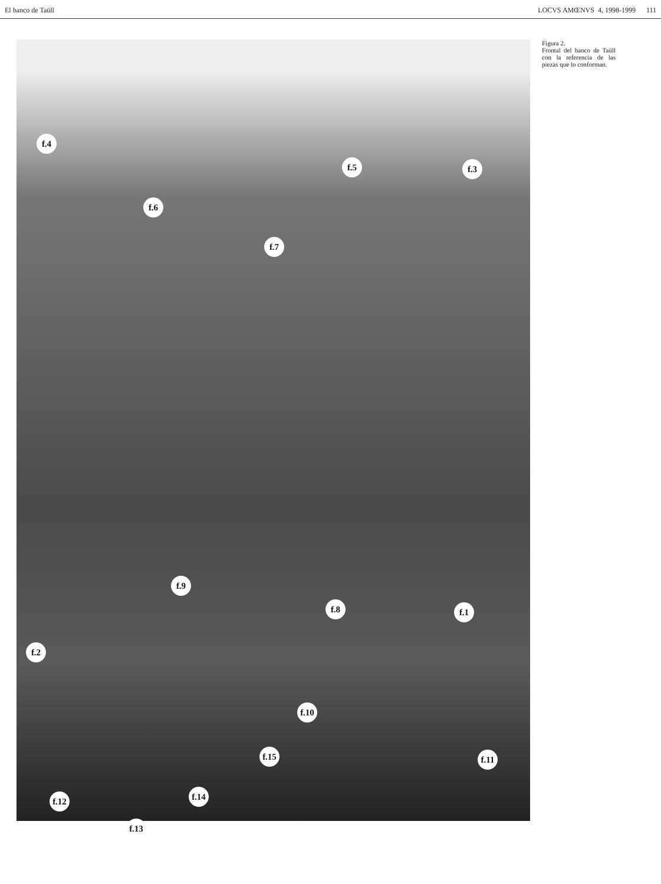El banco de Taüll LOCVS AMŒNVS 4, 1998-1999 111
f.4
f.5 f.3
f.6
f.7
f.9
f.8 f.1
f.2
f.10
f.15
f.11
f.12
f.14
f.13
Figura 2.
Frontal del banco de Taüll con la referencia de las piezas que lo conforman.